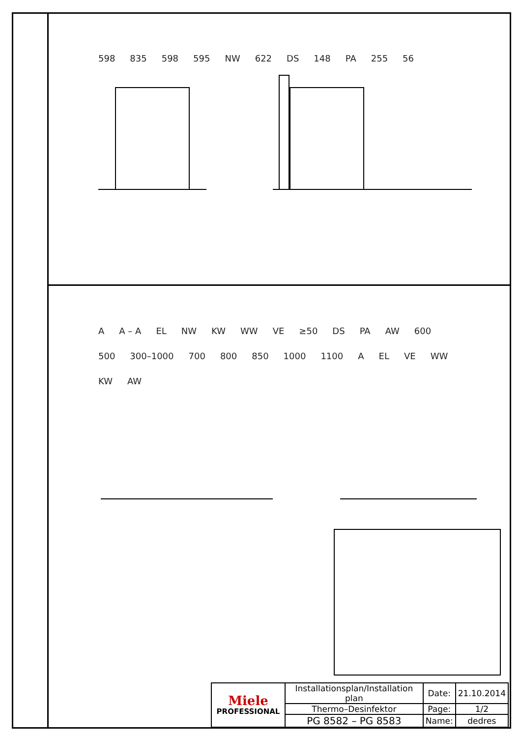598 835 598 595 NW 622 DS 148 PA 255 56
A A – A EL NW KW WW VE ≥50 DS PA AW 600 500 300–1000 700 800 850 1000 1100 A EL VE WW KW AW
| Miele PROFESSIONAL | Installationsplan/Installation plan | Date: | 21.10.2014 |
| | Thermo–Desinfektor | Page: | 1/2 |
| | PG 8582 – PG 8583 | Name: | dedres |